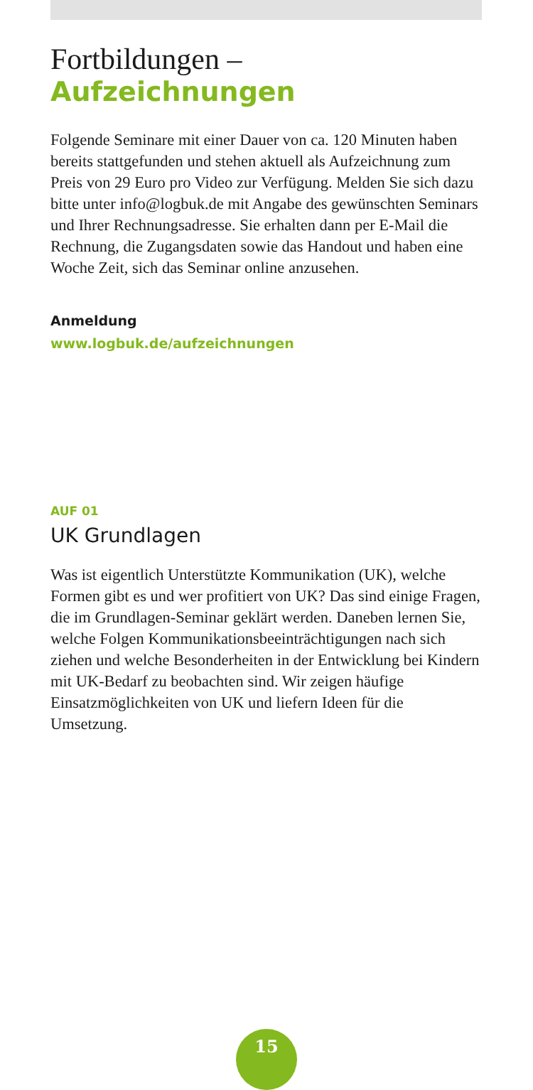Fortbildungen –
Aufzeichnungen
Folgende Seminare mit einer Dauer von ca. 120 Minuten haben bereits stattgefunden und stehen aktuell als Aufzeich­nung zum Preis von 29 Euro pro Video zur Verfügung. Melden Sie sich dazu bitte unter info@logbuk.de mit Angabe des gewünschten Seminars und Ihrer Rechnungsadresse. Sie erhalten dann per E-Mail die Rechnung, die Zugangsdaten sowie das Handout und haben eine Woche Zeit, sich das Seminar online anzusehen.
Anmeldung
www.logbuk.de/aufzeichnungen
AUF 01
UK Grundlagen
Was ist eigentlich Unterstützte Kommunikation (UK), welche Formen gibt es und wer profitiert von UK? Das sind einige Fragen, die im Grundlagen-Seminar geklärt werden. Daneben lernen Sie, welche Folgen Kommunikationsbeeinträchti­gungen nach sich ziehen und welche Besonderheiten in der Entwicklung bei Kindern mit UK-Bedarf zu beobachten sind. Wir zeigen häufige Einsatzmöglichkeiten von UK und liefern Ideen für die Umsetzung.
15